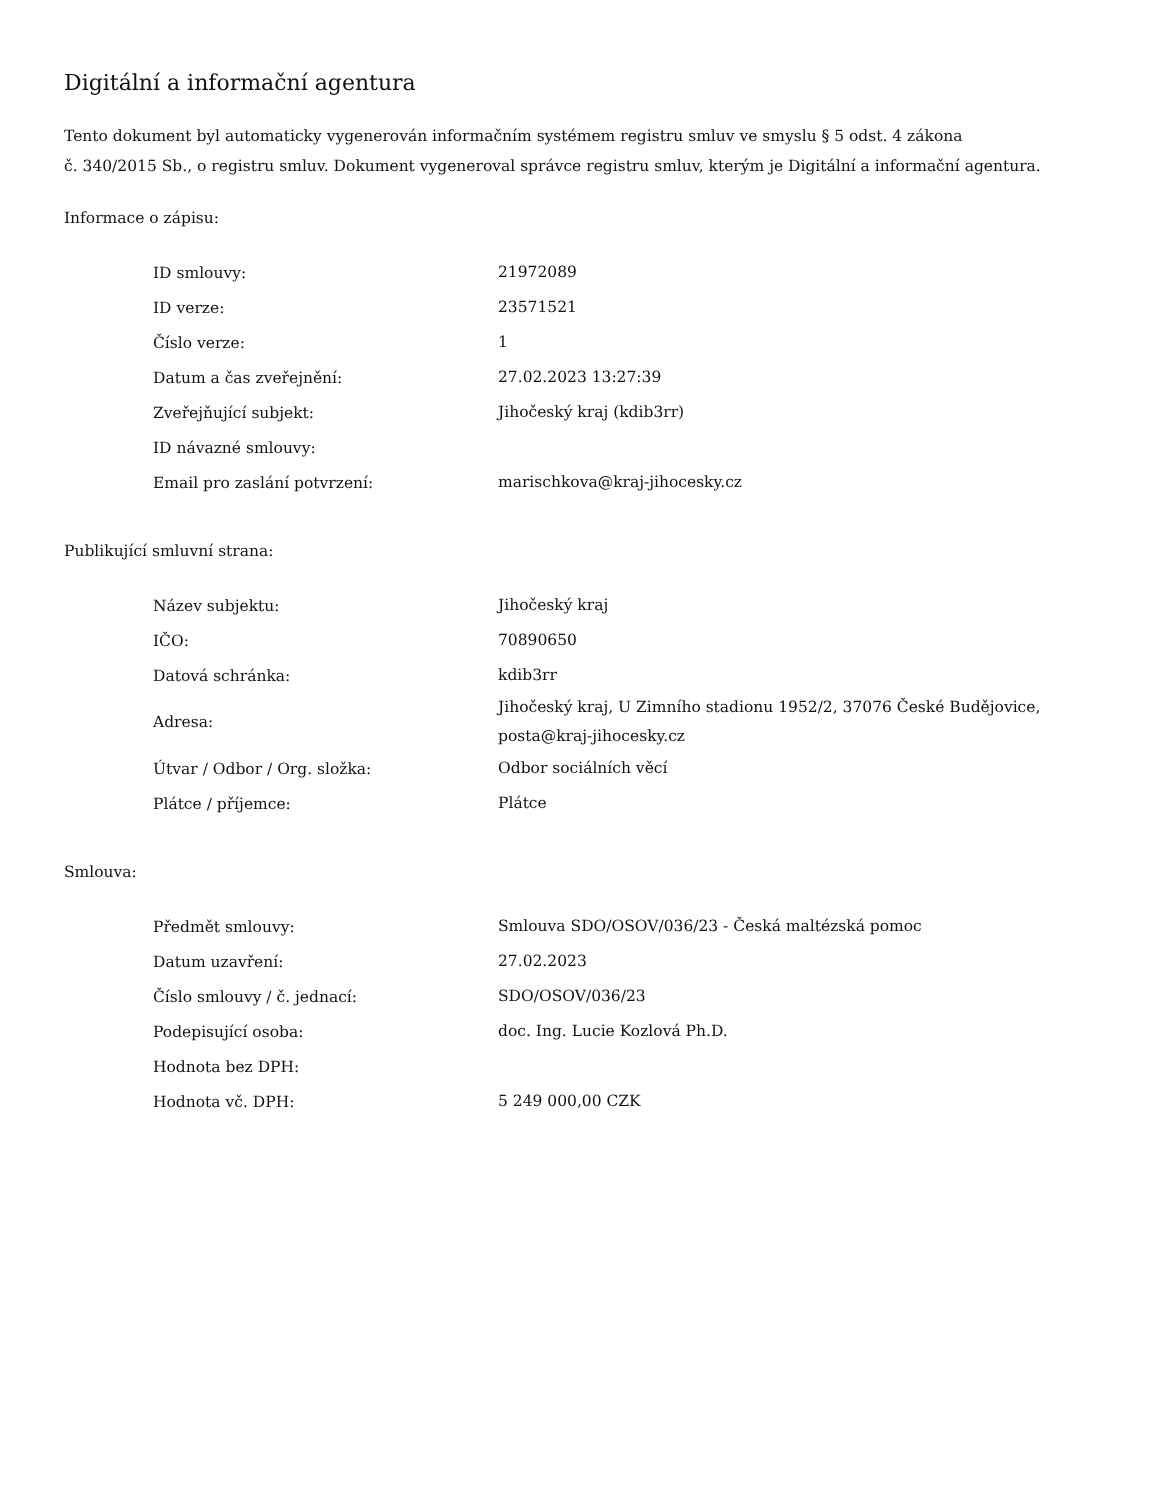Digitální a informační agentura
Tento dokument byl automaticky vygenerován informačním systémem registru smluv ve smyslu § 5 odst. 4 zákona
č. 340/2015 Sb., o registru smluv. Dokument vygeneroval správce registru smluv, kterým je Digitální a informační agentura.
Informace o zápisu:
| ID smlouvy: | 21972089 |
| ID verze: | 23571521 |
| Číslo verze: | 1 |
| Datum a čas zveřejnění: | 27.02.2023 13:27:39 |
| Zveřejňující subjekt: | Jihočeský kraj (kdib3rr) |
| ID návazné smlouvy: | |
| Email pro zaslání potvrzení: | marischkova@kraj-jihocesky.cz |
Publikující smluvní strana:
| Název subjektu: | Jihočeský kraj |
| IČO: | 70890650 |
| Datová schránka: | kdib3rr |
| Adresa: | Jihočeský kraj, U Zimního stadionu 1952/2, 37076 České Budějovice, posta@kraj-jihocesky.cz |
| Útvar / Odbor / Org. složka: | Odbor sociálních věcí |
| Plátce / příjemce: | Plátce |
Smlouva:
| Předmět smlouvy: | Smlouva SDO/OSOV/036/23 - Česká maltézská pomoc |
| Datum uzavření: | 27.02.2023 |
| Číslo smlouvy / č. jednací: | SDO/OSOV/036/23 |
| Podepisující osoba: | doc. Ing. Lucie Kozlová Ph.D. |
| Hodnota bez DPH: | |
| Hodnota vč. DPH: | 5 249 000,00 CZK |